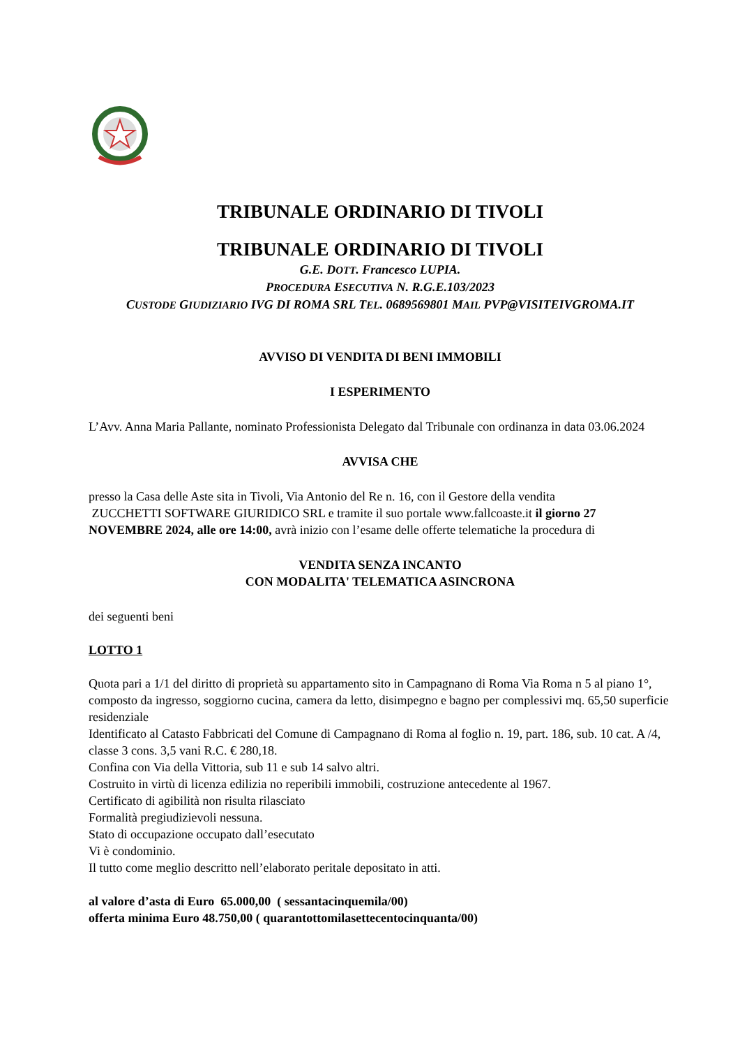TRIBUNALE ORDINARIO DI TIVOLI
TRIBUNALE ORDINARIO DI TIVOLI
G.E. DOTT. Francesco LUPIA.
PROCEDURA ESECUTIVA N. R.G.E.103/2023
CUSTODE GIUDIZIARIO IVG DI ROMA SRL TEL. 0689569801 MAIL PVP@VISITEIVGROMA.IT
AVVISO DI VENDITA DI BENI IMMOBILI
I ESPERIMENTO
L’Avv. Anna Maria Pallante, nominato Professionista Delegato dal Tribunale con ordinanza in data 03.06.2024
AVVISA CHE
presso la Casa delle Aste sita in Tivoli, Via Antonio del Re n. 16, con il Gestore della vendita
ZUCCHETTI SOFTWARE GIURIDICO SRL e tramite il suo portale www.fallcoaste.it il giorno 27 NOVEMBRE 2024, alle ore 14:00, avrà inizio con l’esame delle offerte telematiche la procedura di
VENDITA SENZA INCANTO
CON MODALITA' TELEMATICA ASINCRONA
dei seguenti beni
LOTTO 1
Quota pari a 1/1 del diritto di proprietà su appartamento sito in Campagnano di Roma Via Roma n 5 al piano 1°, composto da ingresso, soggiorno cucina, camera da letto, disimpegno e bagno per complessivi mq. 65,50 superficie residenziale
Identificato al Catasto Fabbricati del Comune di Campagnano di Roma al foglio n. 19, part. 186, sub. 10 cat. A /4, classe 3 cons. 3,5 vani R.C. € 280,18.
Confina con Via della Vittoria, sub 11 e sub 14 salvo altri.
Costruito in virtù di licenza edilizia no reperibili immobili, costruzione antecedente al 1967.
Certificato di agibilità non risulta rilasciato
Formalità pregiudizievoli nessuna.
Stato di occupazione occupato dall’esecutato
Vi è condominio.
Il tutto come meglio descritto nell’elaborato peritale depositato in atti.
al valore d’asta di Euro 65.000,00 ( sessantacinquemila/00)
offerta minima Euro 48.750,00 ( quarantottomilasettecentocinquanta/00)